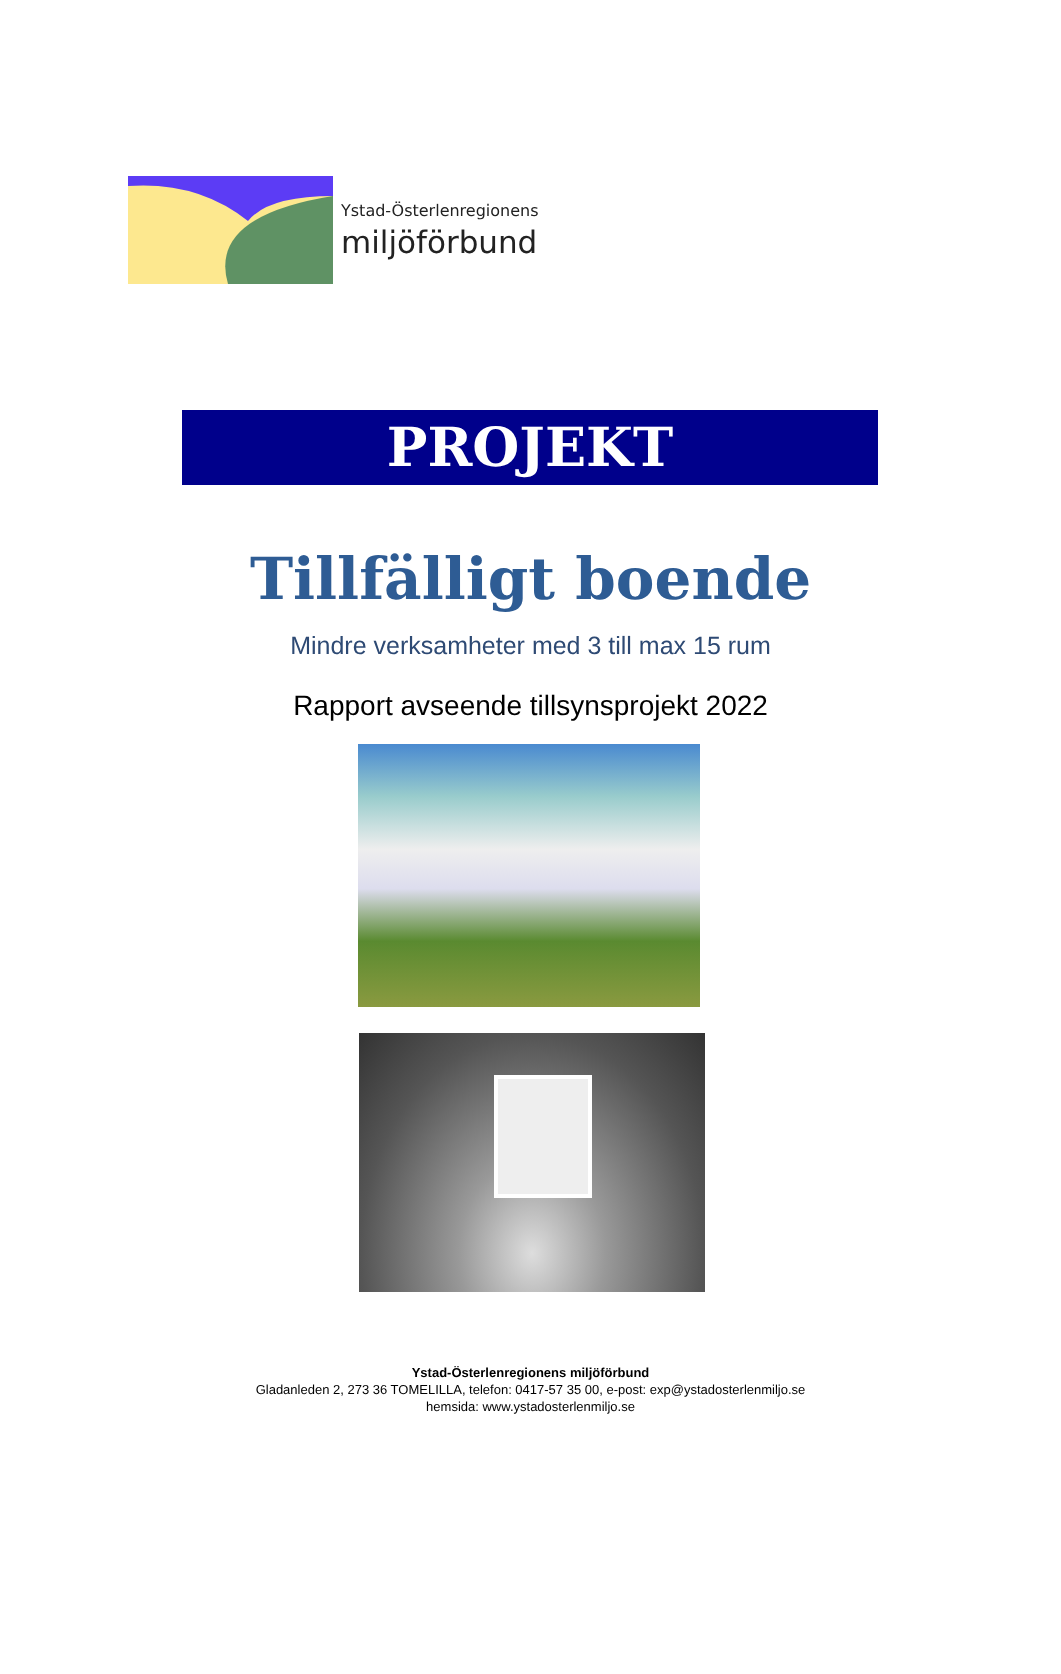Ystad-Österlenregionens
miljöförbund
PROJEKT
Tillfälligt boende
Mindre verksamheter med 3 till max 15 rum
Rapport avseende tillsynsprojekt 2022
Ystad-Österlenregionens miljöförbund
Gladanleden 2, 273 36 TOMELILLA, telefon: 0417-57 35 00, e-post: exp@ystadosterlenmiljo.se
hemsida: www.ystadosterlenmiljo.se